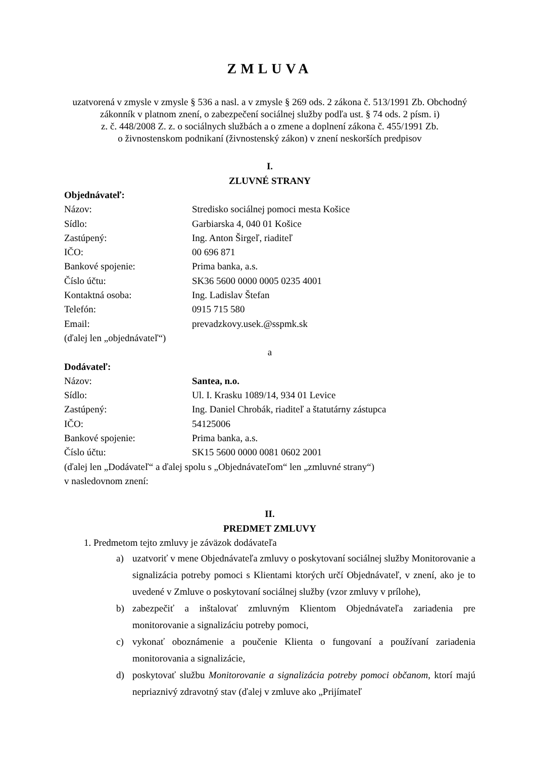ZMLUVA
uzatvorená v zmysle v zmysle § 536 a nasl. a v zmysle § 269 ods. 2 zákona č. 513/1991 Zb. Obchodný zákonník v platnom znení, o zabezpečení sociálnej služby podľa ust. § 74 ods. 2 písm. i)
z. č. 448/2008 Z. z. o sociálnych službách a o zmene a doplnení zákona č. 455/1991 Zb.
o živnostenskom podnikaní (živnostenský zákon) v znení neskorších predpisov
I.
ZLUVNÉ STRANY
Objednávateľ:
Názov: Stredisko sociálnej pomoci mesta Košice
Sídlo: Garbiarska 4, 040 01 Košice
Zastúpený: Ing. Anton Širgeľ, riaditeľ
IČO: 00 696 871
Bankové spojenie: Prima banka, a.s.
Číslo účtu: SK36 5600 0000 0005 0235 4001
Kontaktná osoba: Ing. Ladislav Štefan
Telefón: 0915 715 580
Email: prevadzkovy.usek.@sspmk.sk
(ďalej len „objednávateľ“)
a
Dodávateľ:
Názov: Santea, n.o.
Sídlo: Ul. I. Krasku 1089/14, 934 01 Levice
Zastúpený: Ing. Daniel Chrobák, riaditeľ a štatutárny zástupca
IČO: 54125006
Bankové spojenie: Prima banka, a.s.
Číslo účtu: SK15 5600 0000 0081 0602 2001
(ďalej len „Dodávateľ“ a ďalej spolu s „Objednávateľom“ len „zmluvné strany“)
v nasledovnom znení:
II.
PREDMET ZMLUVY
1. Predmetom tejto zmluvy je záväzok dodávateľa
a) uzatvoriť v mene Objednávateľa zmluvy o poskytovaní sociálnej služby Monitorovanie a signalizácia potreby pomoci s Klientami ktorých určí Objednávateľ, v znení, ako je to uvedené v Zmluve o poskytovaní sociálnej služby (vzor zmluvy v prílohe),
b) zabezpečiť a inštalovať zmluvným Klientom Objednávateľa zariadenia pre monitorovanie a signalizáciu potreby pomoci,
c) vykonať oboznámenie a poučenie Klienta o fungovaní a používaní zariadenia monitorovania a signalizácie,
d) poskytovať službu Monitorovanie a signalizácia potreby pomoci občanom, ktorí majú nepriaznivý zdravotný stav (ďalej v zmluve ako „Prijímateľ